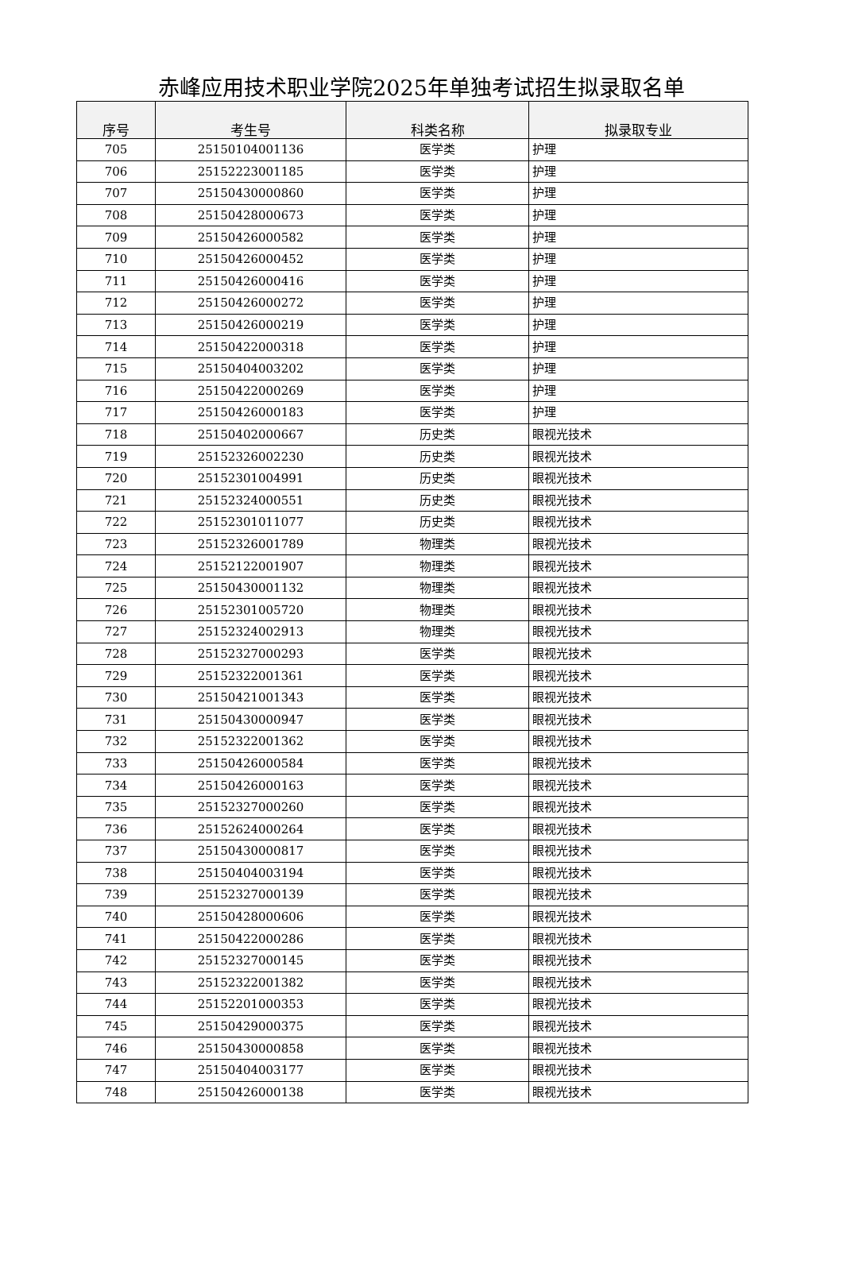赤峰应用技术职业学院2025年单独考试招生拟录取名单
| 序号 | 考生号 | 科类名称 | 拟录取专业 |
| --- | --- | --- | --- |
| 705 | 25150104001136 | 医学类 | 护理 |
| 706 | 25152223001185 | 医学类 | 护理 |
| 707 | 25150430000860 | 医学类 | 护理 |
| 708 | 25150428000673 | 医学类 | 护理 |
| 709 | 25150426000582 | 医学类 | 护理 |
| 710 | 25150426000452 | 医学类 | 护理 |
| 711 | 25150426000416 | 医学类 | 护理 |
| 712 | 25150426000272 | 医学类 | 护理 |
| 713 | 25150426000219 | 医学类 | 护理 |
| 714 | 25150422000318 | 医学类 | 护理 |
| 715 | 25150404003202 | 医学类 | 护理 |
| 716 | 25150422000269 | 医学类 | 护理 |
| 717 | 25150426000183 | 医学类 | 护理 |
| 718 | 25150402000667 | 历史类 | 眼视光技术 |
| 719 | 25152326002230 | 历史类 | 眼视光技术 |
| 720 | 25152301004991 | 历史类 | 眼视光技术 |
| 721 | 25152324000551 | 历史类 | 眼视光技术 |
| 722 | 25152301011077 | 历史类 | 眼视光技术 |
| 723 | 25152326001789 | 物理类 | 眼视光技术 |
| 724 | 25152122001907 | 物理类 | 眼视光技术 |
| 725 | 25150430001132 | 物理类 | 眼视光技术 |
| 726 | 25152301005720 | 物理类 | 眼视光技术 |
| 727 | 25152324002913 | 物理类 | 眼视光技术 |
| 728 | 25152327000293 | 医学类 | 眼视光技术 |
| 729 | 25152322001361 | 医学类 | 眼视光技术 |
| 730 | 25150421001343 | 医学类 | 眼视光技术 |
| 731 | 25150430000947 | 医学类 | 眼视光技术 |
| 732 | 25152322001362 | 医学类 | 眼视光技术 |
| 733 | 25150426000584 | 医学类 | 眼视光技术 |
| 734 | 25150426000163 | 医学类 | 眼视光技术 |
| 735 | 25152327000260 | 医学类 | 眼视光技术 |
| 736 | 25152624000264 | 医学类 | 眼视光技术 |
| 737 | 25150430000817 | 医学类 | 眼视光技术 |
| 738 | 25150404003194 | 医学类 | 眼视光技术 |
| 739 | 25152327000139 | 医学类 | 眼视光技术 |
| 740 | 25150428000606 | 医学类 | 眼视光技术 |
| 741 | 25150422000286 | 医学类 | 眼视光技术 |
| 742 | 25152327000145 | 医学类 | 眼视光技术 |
| 743 | 25152322001382 | 医学类 | 眼视光技术 |
| 744 | 25152201000353 | 医学类 | 眼视光技术 |
| 745 | 25150429000375 | 医学类 | 眼视光技术 |
| 746 | 25150430000858 | 医学类 | 眼视光技术 |
| 747 | 25150404003177 | 医学类 | 眼视光技术 |
| 748 | 25150426000138 | 医学类 | 眼视光技术 |